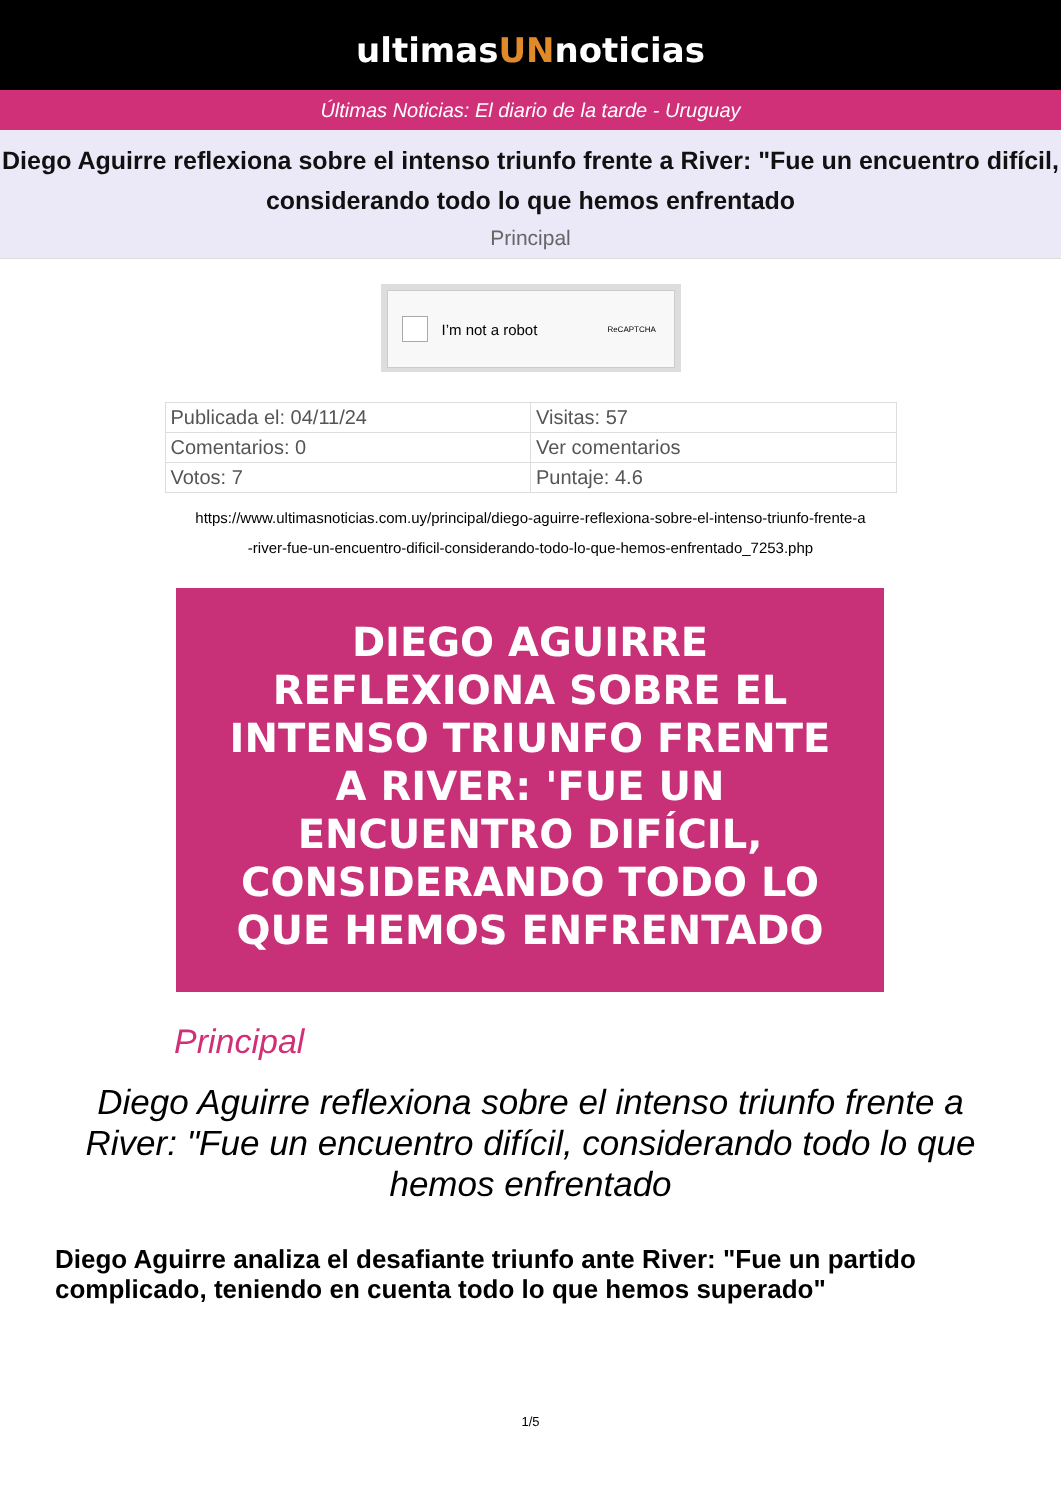ultimasUNnoticias
Últimas Noticias: El diario de la tarde - Uruguay
Diego Aguirre reflexiona sobre el intenso triunfo frente a River: "Fue un encuentro difícil, considerando todo lo que hemos enfrentado
Principal
I’m not a robot ReCAPTCHA
| Publicada el: 04/11/24 | Visitas: 57 |
| Comentarios: 0 | Ver comentarios |
| Votos: 7 | Puntaje: 4.6 |
https://www.ultimasnoticias.com.uy/principal/diego-aguirre-reflexiona-sobre-el-intenso-triunfo-frente-a
-river-fue-un-encuentro-dificil-considerando-todo-lo-que-hemos-enfrentado_7253.php
DIEGO AGUIRRE
REFLEXIONA SOBRE EL
INTENSO TRIUNFO FRENTE
A RIVER: 'FUE UN
ENCUENTRO DIFÍCIL,
CONSIDERANDO TODO LO
QUE HEMOS ENFRENTADO
Principal
Diego Aguirre reflexiona sobre el intenso triunfo frente a River: "Fue un encuentro difícil, considerando todo lo que hemos enfrentado
Diego Aguirre analiza el desafiante triunfo ante River: "Fue un partido complicado, teniendo en cuenta todo lo que hemos superado"
1/5